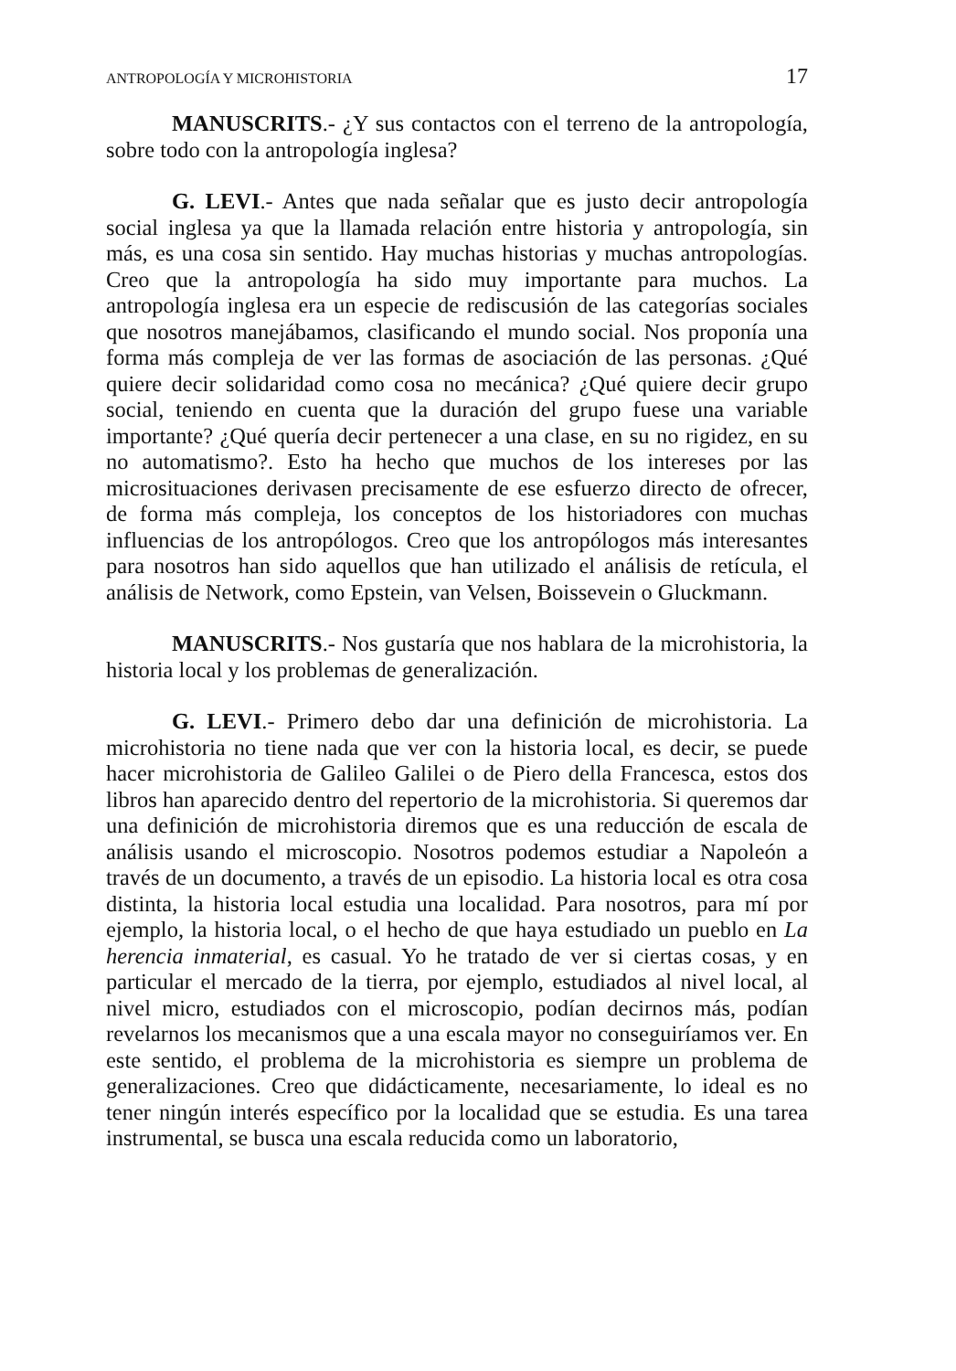ANTROPOLOGÍA Y MICROHISTORIA 17
MANUSCRITS.- ¿Y sus contactos con el terreno de la antropología, sobre todo con la antropología inglesa?
G. LEVI.- Antes que nada señalar que es justo decir antropología social inglesa ya que la llamada relación entre historia y antropología, sin más, es una cosa sin sentido. Hay muchas historias y muchas antropologías. Creo que la antropología ha sido muy importante para muchos. La antropología inglesa era un especie de rediscusión de las categorías sociales que nosotros manejábamos, clasificando el mundo social. Nos proponía una forma más compleja de ver las formas de asociación de las personas. ¿Qué quiere decir solidaridad como cosa no mecánica? ¿Qué quiere decir grupo social, teniendo en cuenta que la duración del grupo fuese una variable importante? ¿Qué quería decir pertenecer a una clase, en su no rigidez, en su no automatismo?. Esto ha hecho que muchos de los intereses por las microsituaciones derivasen precisamente de ese esfuerzo directo de ofrecer, de forma más compleja, los conceptos de los historiadores con muchas influencias de los antropólogos. Creo que los antropólogos más interesantes para nosotros han sido aquellos que han utilizado el análisis de retícula, el análisis de Network, como Epstein, van Velsen, Boissevein o Gluckmann.
MANUSCRITS.- Nos gustaría que nos hablara de la microhistoria, la historia local y los problemas de generalización.
G. LEVI.- Primero debo dar una definición de microhistoria. La microhistoria no tiene nada que ver con la historia local, es decir, se puede hacer microhistoria de Galileo Galilei o de Piero della Francesca, estos dos libros han aparecido dentro del repertorio de la microhistoria. Si queremos dar una definición de microhistoria diremos que es una reducción de escala de análisis usando el microscopio. Nosotros podemos estudiar a Napoleón a través de un documento, a través de un episodio. La historia local es otra cosa distinta, la historia local estudia una localidad. Para nosotros, para mí por ejemplo, la historia local, o el hecho de que haya estudiado un pueblo en La herencia inmaterial, es casual. Yo he tratado de ver si ciertas cosas, y en particular el mercado de la tierra, por ejemplo, estudiados al nivel local, al nivel micro, estudiados con el microscopio, podían decirnos más, podían revelarnos los mecanismos que a una escala mayor no conseguiríamos ver. En este sentido, el problema de la microhistoria es siempre un problema de generalizaciones. Creo que didácticamente, necesariamente, lo ideal es no tener ningún interés específico por la localidad que se estudia. Es una tarea instrumental, se busca una escala reducida como un laboratorio,